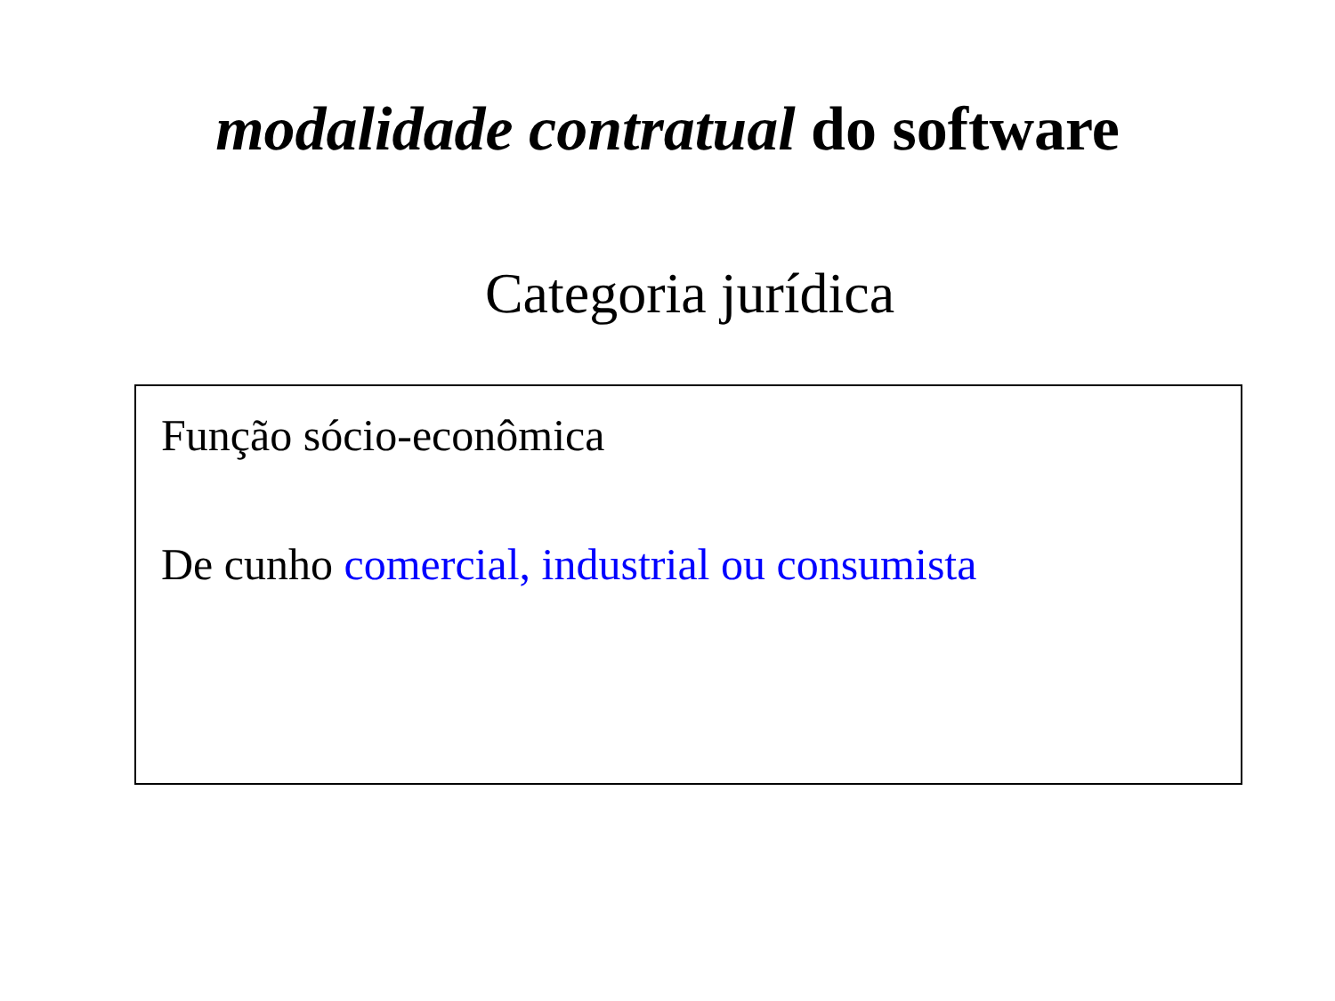modalidade contratual do software
Categoria jurídica
Função sócio-econômica
De cunho comercial, industrial ou consumista